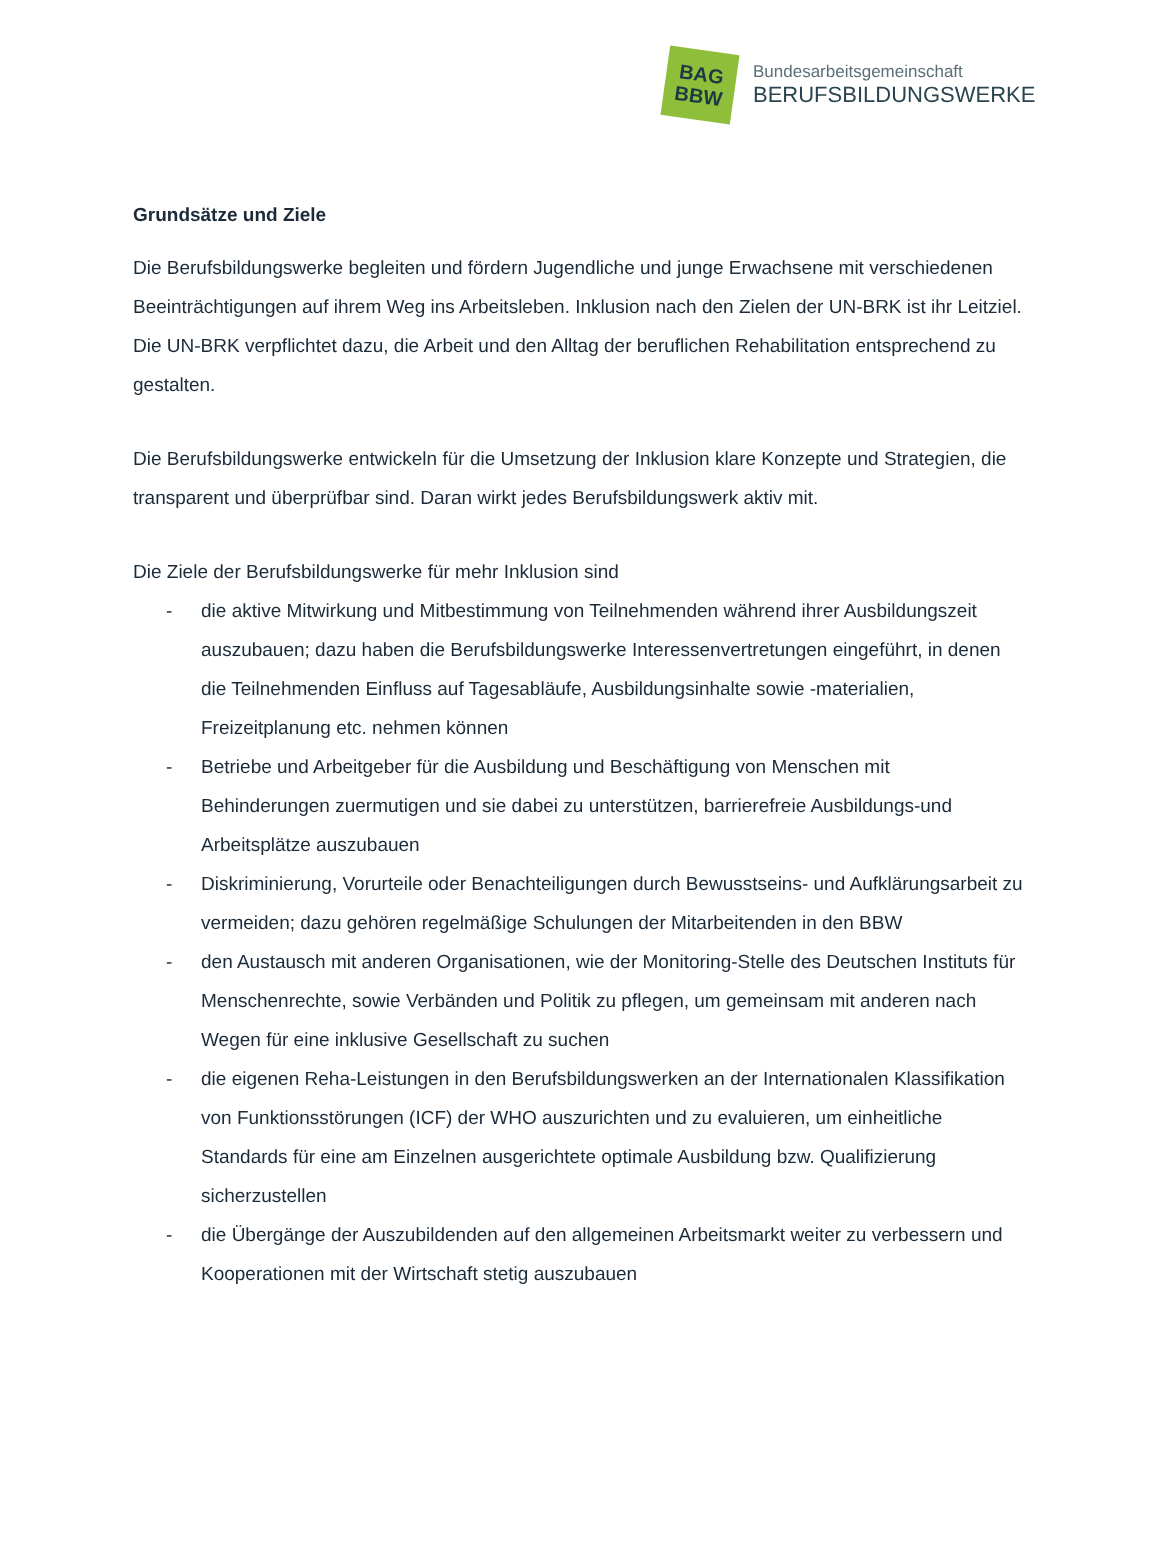BAG
BBW
Bundesarbeitsgemeinschaft
BERUFSBILDUNGSWERKE
Grundsätze und Ziele
Die Berufsbildungswerke begleiten und fördern Jugendliche und junge Erwachsene mit verschiedenen Beeinträchtigungen auf ihrem Weg ins Arbeitsleben. Inklusion nach den Zielen der UN-BRK ist ihr Leitziel. Die UN-BRK verpflichtet dazu, die Arbeit und den Alltag der beruflichen Rehabilitation entsprechend zu gestalten.
Die Berufsbildungswerke entwickeln für die Umsetzung der Inklusion klare Konzepte und Strategien, die transparent und überprüfbar sind. Daran wirkt jedes Berufsbildungswerk aktiv mit.
Die Ziele der Berufsbildungswerke für mehr Inklusion sind
- die aktive Mitwirkung und Mitbestimmung von Teilnehmenden während ihrer Ausbildungszeit auszubauen; dazu haben die Berufsbildungswerke Interessenvertretungen eingeführt, in denen die Teilnehmenden Einfluss auf Tagesabläufe, Ausbildungsinhalte sowie -materialien, Freizeitplanung etc. nehmen können
- Betriebe und Arbeitgeber für die Ausbildung und Beschäftigung von Menschen mit Behinderungen zuermutigen und sie dabei zu unterstützen, barrierefreie Ausbildungs-und Arbeitsplätze auszubauen
- Diskriminierung, Vorurteile oder Benachteiligungen durch Bewusstseins- und Aufklärungsarbeit zu vermeiden; dazu gehören regelmäßige Schulungen der Mitarbeitenden in den BBW
- den Austausch mit anderen Organisationen, wie der Monitoring-Stelle des Deutschen Instituts für Menschenrechte, sowie Verbänden und Politik zu pflegen, um gemeinsam mit anderen nach Wegen für eine inklusive Gesellschaft zu suchen
- die eigenen Reha-Leistungen in den Berufsbildungswerken an der Internationalen Klassifikation von Funktionsstörungen (ICF) der WHO auszurichten und zu evaluieren, um einheitliche Standards für eine am Einzelnen ausgerichtete optimale Ausbildung bzw. Qualifizierung sicherzustellen
- die Übergänge der Auszubildenden auf den allgemeinen Arbeitsmarkt weiter zu verbessern und Kooperationen mit der Wirtschaft stetig auszubauen